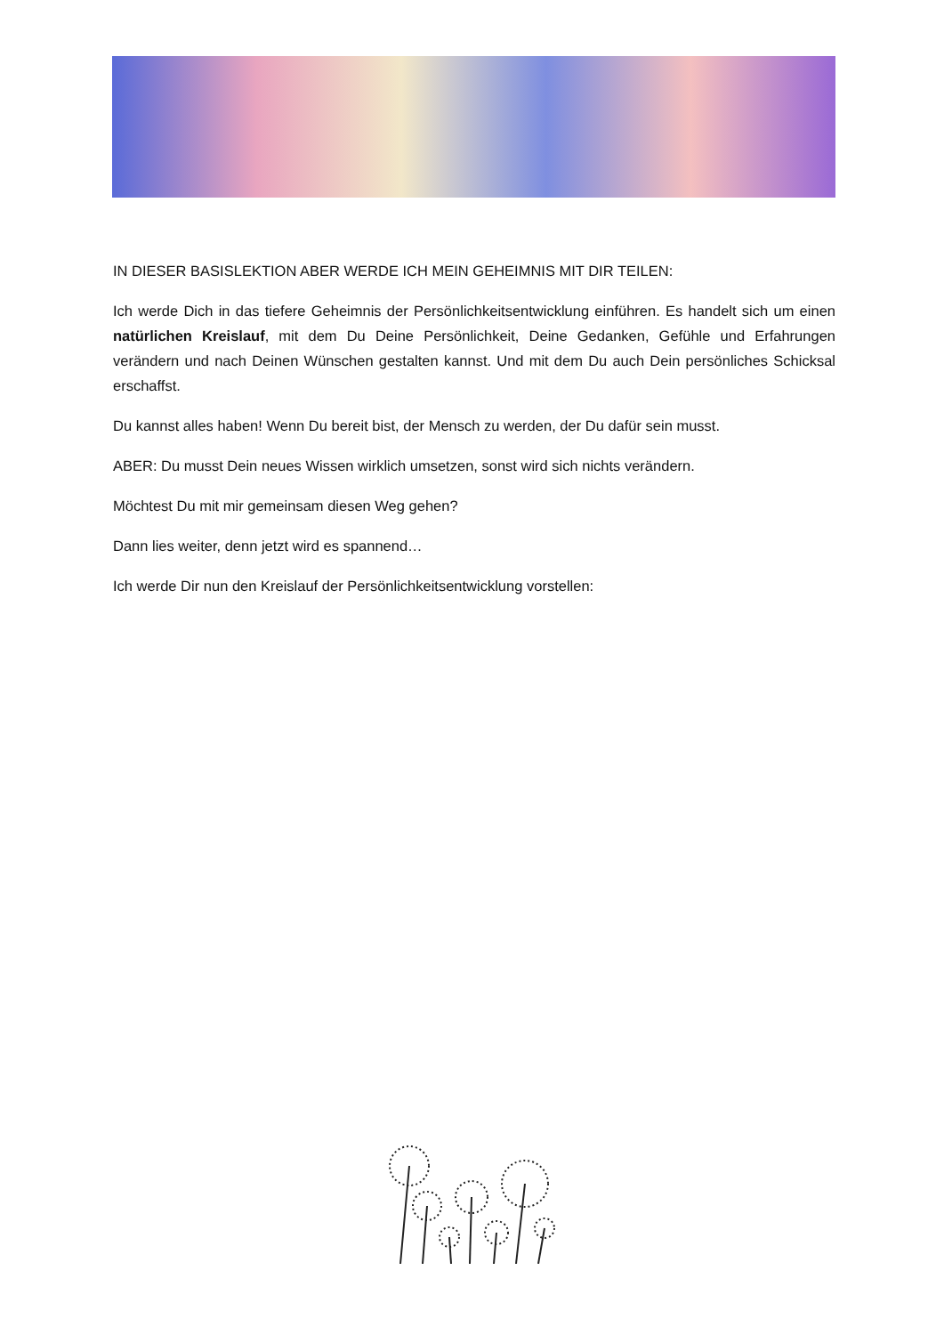IN DIESER BASISLEKTION ABER WERDE ICH MEIN GEHEIMNIS MIT DIR TEILEN:
Ich werde Dich in das tiefere Geheimnis der Persönlichkeitsentwicklung einführen. Es handelt sich um einen natürlichen Kreislauf, mit dem Du Deine Persönlichkeit, Deine Gedanken, Gefühle und Erfahrungen verändern und nach Deinen Wünschen gestalten kannst. Und mit dem Du auch Dein persönliches Schicksal erschaffst.
Du kannst alles haben! Wenn Du bereit bist, der Mensch zu werden, der Du dafür sein musst.
ABER: Du musst Dein neues Wissen wirklich umsetzen, sonst wird sich nichts verändern.
Möchtest Du mit mir gemeinsam diesen Weg gehen?
Dann lies weiter, denn jetzt wird es spannend…
Ich werde Dir nun den Kreislauf der Persönlichkeitsentwicklung vorstellen: